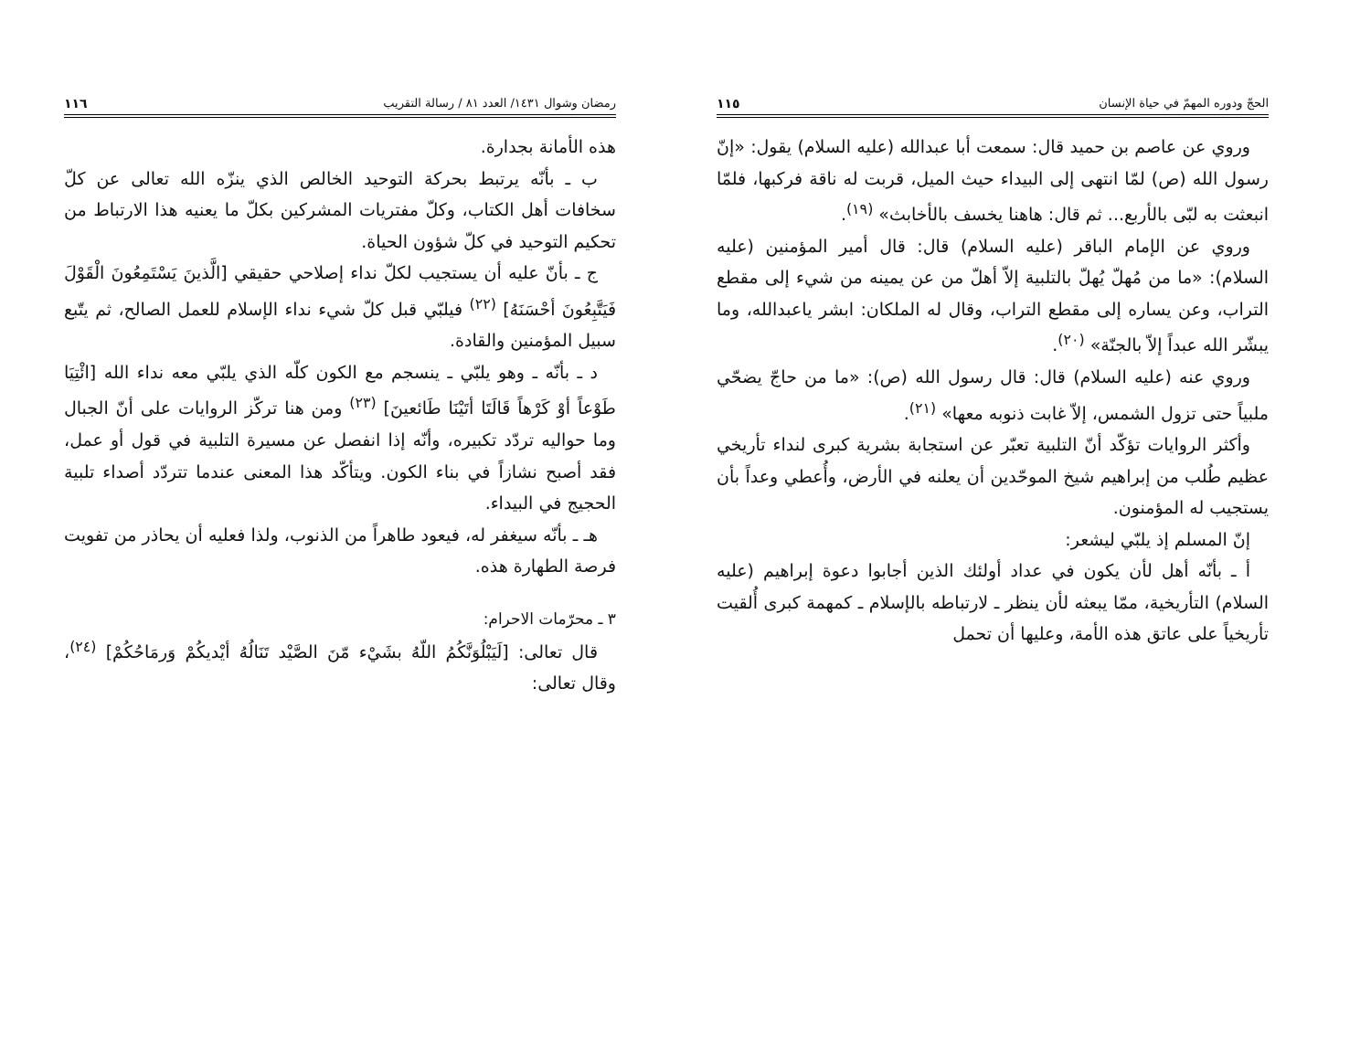رمضان وشوال ١٤٣١/ العدد ٨١ / رسالة التقريب ١١٦
هذه الأمانة بجدارة.
ب ـ بأنّه يرتبط بحركة التوحيد الخالص الذي ينزّه الله تعالى عن كلّ سخافات أهل الكتاب، وكلّ مفتريات المشركين بكلّ ما يعنيه هذا الارتباط من تحكيم التوحيد في كلّ شؤون الحياة.
ج ـ بأنّ عليه أن يستجيب لكلّ نداء إصلاحي حقيقي [الَّذينَ يَسْتَمِعُونَ الْقَوْلَ فَيَتَّبِعُونَ أحْسَنَهُ] <sup>(٢٢)</sup> فيلبّي قبل كلّ شيء نداء الإسلام للعمل الصالح، ثم يتّبع سبيل المؤمنين والقادة.
د ـ بأنّه ـ وهو يلبّي ـ ينسجم مع الكون كلّه الذي يلبّي معه نداء الله [ائْتِيَا طَوْعاً أوْ كَرْهاً قَالَتَا أتَيْنَا طَائعينَ] <sup>(٢٣)</sup> ومن هنا تركّز الروايات على أنّ الجبال وما حواليه تردّد تكبيره، وأنّه إذا انفصل عن مسيرة التلبية في قول أو عمل، فقد أصبح نشازاً في بناء الكون. ويتأكّد هذا المعنى عندما تتردّد أصداء تلبية الحجيج في البيداء.
هـ ـ بأنّه سيغفر له، فيعود طاهراً من الذنوب، ولذا فعليه أن يحاذر من تفويت فرصة الطهارة هذه.
٣ ـ محرّمات الاحرام:
قال تعالى: [لَيَبْلُوَنَّكُمُ اللّهُ بشَيْء مّنَ الصَّيْد تَنَالُهُ أيْديكُمْ وَرمَاحُكُمْ] <sup>(٢٤)</sup>، وقال تعالى:
الحجّ ودوره المهمّ في حياة الإنسان ١١٥
وروي عن عاصم بن حميد قال: سمعت أبا عبدالله (عليه السلام) يقول: «إنّ رسول الله (ص) لمّا انتهى إلى البيداء حيث الميل، قربت له ناقة فركبها، فلمّا انبعثت به لبّى بالأربع... ثم قال: هاهنا يخسف بالأخابث» <sup>(١٩)</sup>.
وروي عن الإمام الباقر (عليه السلام) قال: قال أمير المؤمنين (عليه السلام): «ما من مُهلّ يُهلّ بالتلبية إلاّ أهلّ من عن يمينه من شيء إلى مقطع التراب، وعن يساره إلى مقطع التراب، وقال له الملكان: ابشر ياعبدالله، وما يبشّر الله عبداً إلاّ بالجنّة» <sup>(٢٠)</sup>.
وروي عنه (عليه السلام) قال: قال رسول الله (ص): «ما من حاجّ يضحّي ملبياً حتى تزول الشمس، إلاّ غابت ذنوبه معها» <sup>(٢١)</sup>.
وأكثر الروايات تؤكّد أنّ التلبية تعبّر عن استجابة بشرية كبرى لنداء تأريخي عظيم طُلب من إبراهيم شيخ الموحّدين أن يعلنه في الأرض، وأُعطي وعداً بأن يستجيب له المؤمنون.
إنّ المسلم إذ يلبّي ليشعر:
أ ـ بأنّه أهل لأن يكون في عداد أولئك الذين أجابوا دعوة إبراهيم (عليه السلام) التأريخية، ممّا يبعثه لأن ينظر ـ لارتباطه بالإسلام ـ كمهمة كبرى أُلقيت تأريخياً على عاتق هذه الأمة، وعليها أن تحمل